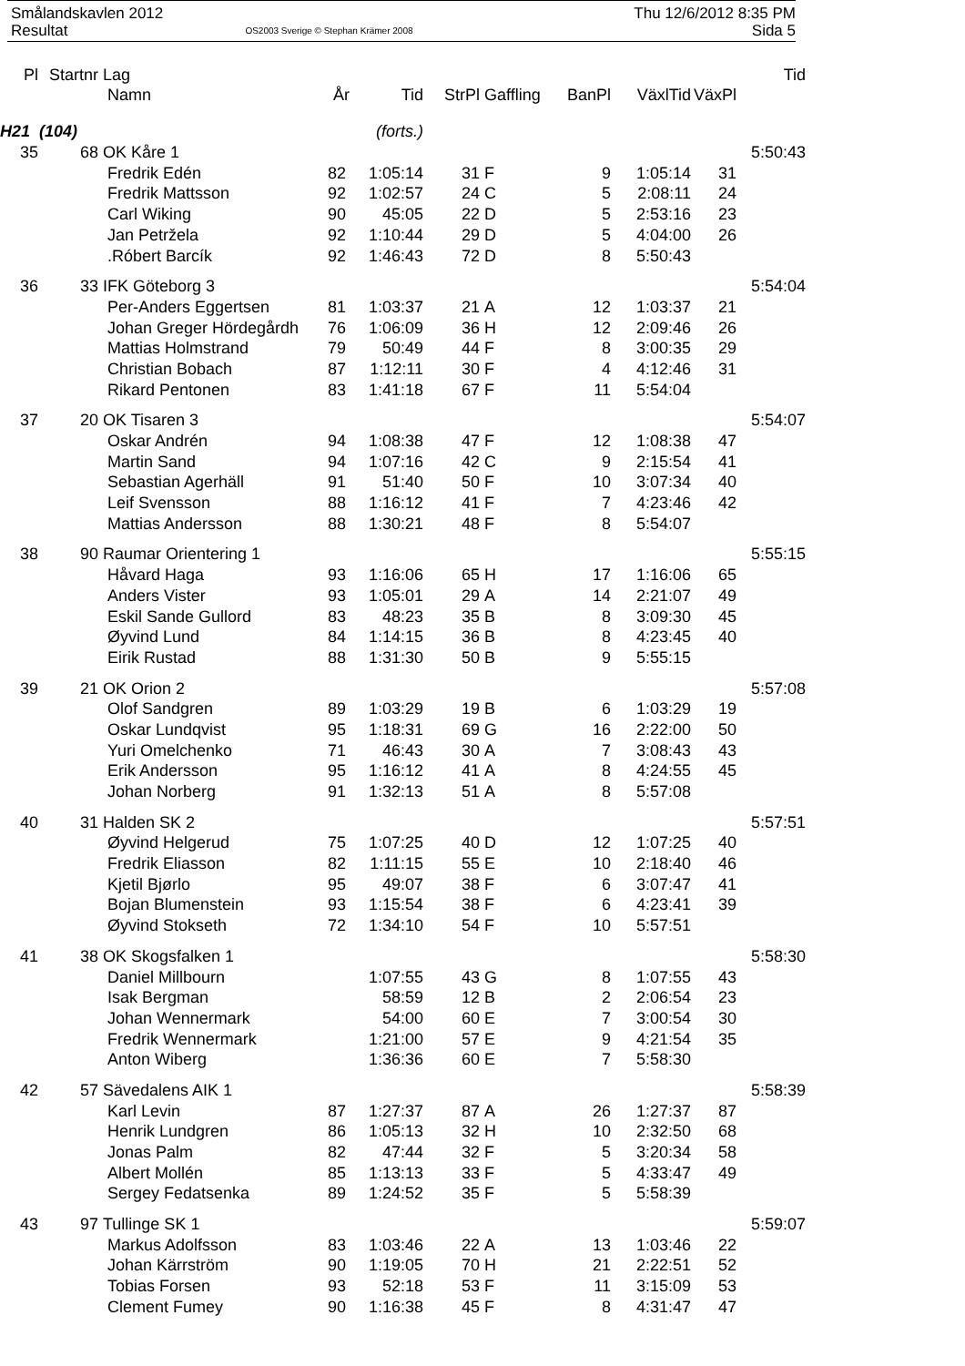Smålandskavlen 2012 Thu 12/6/2012 8:35 PM
Resultat OS2003 Sverige © Stephan Krämer 2008 Sida 5
| Pl | Startnr | Lag | | | | | | | | Tid |
| --- | --- | --- | --- | --- | --- | --- | --- | --- | --- | --- |
| | | Namn | År | Tid | StrPl | Gaffling | BanPl | VäxlTid | VäxPl | |
| H21 (104) | | | (forts.) | | | | | | | |
| 35 | 68 | OK Kåre 1 | | | | | | | | 5:50:43 |
| | | Fredrik Edén | 82 | 1:05:14 | 31 | F | 9 | 1:05:14 | 31 | |
| | | Fredrik Mattsson | 92 | 1:02:57 | 24 | C | 5 | 2:08:11 | 24 | |
| | | Carl Wiking | 90 | 45:05 | 22 | D | 5 | 2:53:16 | 23 | |
| | | Jan Petržela | 92 | 1:10:44 | 29 | D | 5 | 4:04:00 | 26 | |
| | | .Róbert Barcík | 92 | 1:46:43 | 72 | D | 8 | 5:50:43 | | |
| 36 | 33 | IFK Göteborg 3 | | | | | | | | 5:54:04 |
| | | Per-Anders Eggertsen | 81 | 1:03:37 | 21 | A | 12 | 1:03:37 | 21 | |
| | | Johan Greger Hördegårdh | 76 | 1:06:09 | 36 | H | 12 | 2:09:46 | 26 | |
| | | Mattias Holmstrand | 79 | 50:49 | 44 | F | 8 | 3:00:35 | 29 | |
| | | Christian Bobach | 87 | 1:12:11 | 30 | F | 4 | 4:12:46 | 31 | |
| | | Rikard Pentonen | 83 | 1:41:18 | 67 | F | 11 | 5:54:04 | | |
| 37 | 20 | OK Tisaren 3 | | | | | | | | 5:54:07 |
| | | Oskar Andrén | 94 | 1:08:38 | 47 | F | 12 | 1:08:38 | 47 | |
| | | Martin Sand | 94 | 1:07:16 | 42 | C | 9 | 2:15:54 | 41 | |
| | | Sebastian Agerhäll | 91 | 51:40 | 50 | F | 10 | 3:07:34 | 40 | |
| | | Leif Svensson | 88 | 1:16:12 | 41 | F | 7 | 4:23:46 | 42 | |
| | | Mattias Andersson | 88 | 1:30:21 | 48 | F | 8 | 5:54:07 | | |
| 38 | 90 | Raumar Orientering 1 | | | | | | | | 5:55:15 |
| | | Håvard Haga | 93 | 1:16:06 | 65 | H | 17 | 1:16:06 | 65 | |
| | | Anders Vister | 93 | 1:05:01 | 29 | A | 14 | 2:21:07 | 49 | |
| | | Eskil Sande Gullord | 83 | 48:23 | 35 | B | 8 | 3:09:30 | 45 | |
| | | Øyvind Lund | 84 | 1:14:15 | 36 | B | 8 | 4:23:45 | 40 | |
| | | Eirik Rustad | 88 | 1:31:30 | 50 | B | 9 | 5:55:15 | | |
| 39 | 21 | OK Orion 2 | | | | | | | | 5:57:08 |
| | | Olof Sandgren | 89 | 1:03:29 | 19 | B | 6 | 1:03:29 | 19 | |
| | | Oskar Lundqvist | 95 | 1:18:31 | 69 | G | 16 | 2:22:00 | 50 | |
| | | Yuri Omelchenko | 71 | 46:43 | 30 | A | 7 | 3:08:43 | 43 | |
| | | Erik Andersson | 95 | 1:16:12 | 41 | A | 8 | 4:24:55 | 45 | |
| | | Johan Norberg | 91 | 1:32:13 | 51 | A | 8 | 5:57:08 | | |
| 40 | 31 | Halden SK 2 | | | | | | | | 5:57:51 |
| | | Øyvind Helgerud | 75 | 1:07:25 | 40 | D | 12 | 1:07:25 | 40 | |
| | | Fredrik Eliasson | 82 | 1:11:15 | 55 | E | 10 | 2:18:40 | 46 | |
| | | Kjetil Bjørlo | 95 | 49:07 | 38 | F | 6 | 3:07:47 | 41 | |
| | | Bojan Blumenstein | 93 | 1:15:54 | 38 | F | 6 | 4:23:41 | 39 | |
| | | Øyvind Stokseth | 72 | 1:34:10 | 54 | F | 10 | 5:57:51 | | |
| 41 | 38 | OK Skogsfalken 1 | | | | | | | | 5:58:30 |
| | | Daniel Millbourn | | 1:07:55 | 43 | G | 8 | 1:07:55 | 43 | |
| | | Isak Bergman | | 58:59 | 12 | B | 2 | 2:06:54 | 23 | |
| | | Johan Wennermark | | 54:00 | 60 | E | 7 | 3:00:54 | 30 | |
| | | Fredrik Wennermark | | 1:21:00 | 57 | E | 9 | 4:21:54 | 35 | |
| | | Anton Wiberg | | 1:36:36 | 60 | E | 7 | 5:58:30 | | |
| 42 | 57 | Sävedalens AIK 1 | | | | | | | | 5:58:39 |
| | | Karl Levin | 87 | 1:27:37 | 87 | A | 26 | 1:27:37 | 87 | |
| | | Henrik Lundgren | 86 | 1:05:13 | 32 | H | 10 | 2:32:50 | 68 | |
| | | Jonas Palm | 82 | 47:44 | 32 | F | 5 | 3:20:34 | 58 | |
| | | Albert Mollén | 85 | 1:13:13 | 33 | F | 5 | 4:33:47 | 49 | |
| | | Sergey Fedatsenka | 89 | 1:24:52 | 35 | F | 5 | 5:58:39 | | |
| 43 | 97 | Tullinge SK 1 | | | | | | | | 5:59:07 |
| | | Markus Adolfsson | 83 | 1:03:46 | 22 | A | 13 | 1:03:46 | 22 | |
| | | Johan Kärrström | 90 | 1:19:05 | 70 | H | 21 | 2:22:51 | 52 | |
| | | Tobias Forsen | 93 | 52:18 | 53 | F | 11 | 3:15:09 | 53 | |
| | | Clement Fumey | 90 | 1:16:38 | 45 | F | 8 | 4:31:47 | 47 | |